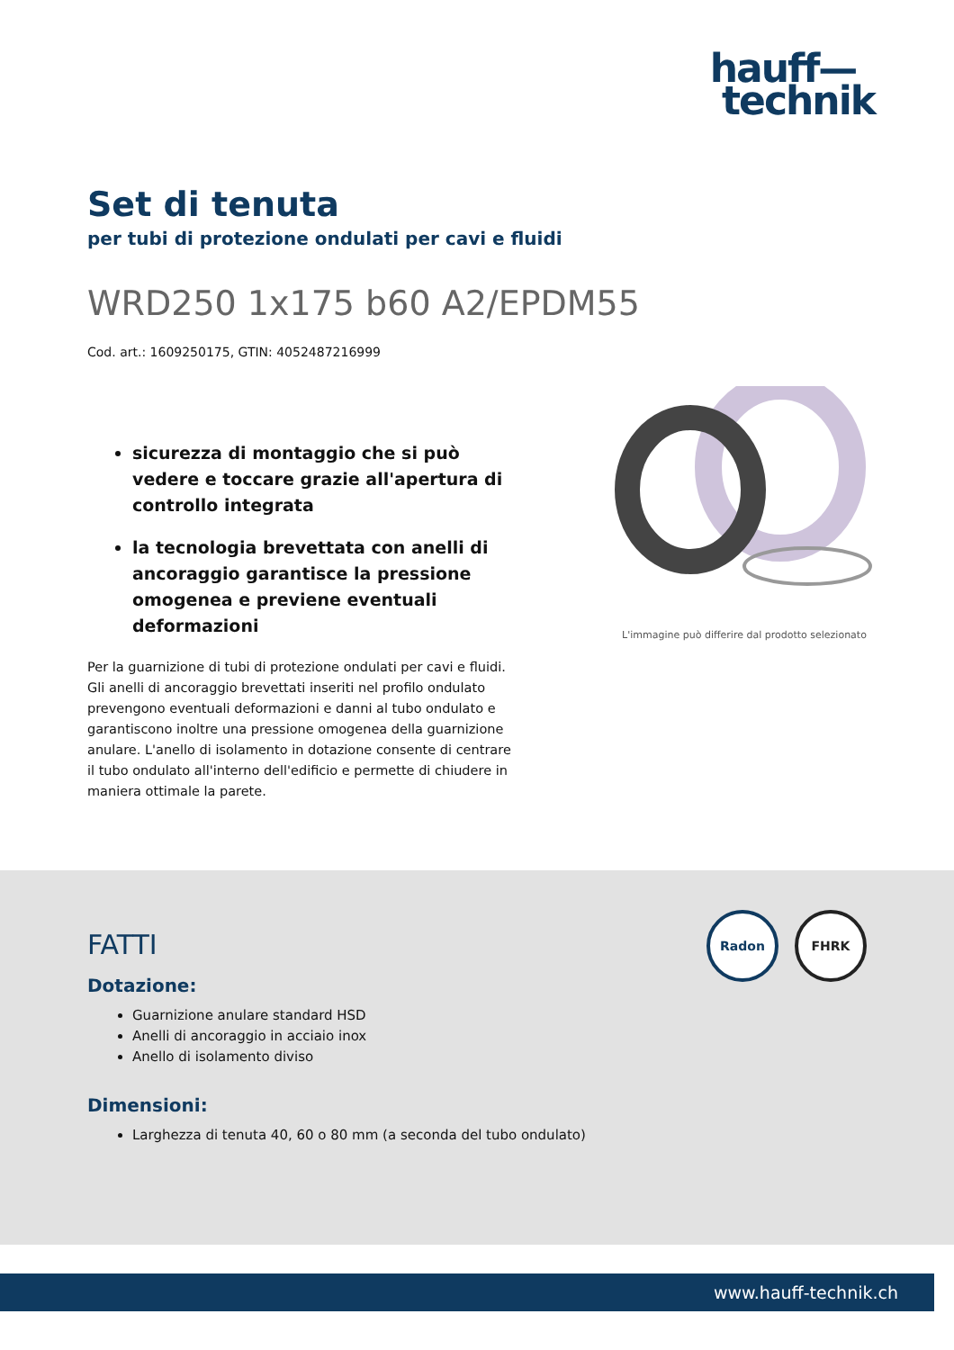hauff—
technik
Set di tenuta
per tubi di protezione ondulati per cavi e fluidi
WRD250 1x175 b60 A2/EPDM55
Cod. art.: 1609250175, GTIN: 4052487216999
sicurezza di montaggio che si può vedere e toccare grazie all'apertura di controllo integrata
la tecnologia brevettata con anelli di ancoraggio garantisce la pressione omogenea e previene eventuali deformazioni
Per la guarnizione di tubi di protezione ondulati per cavi e fluidi. Gli anelli di ancoraggio brevettati inseriti nel profilo ondulato prevengono eventuali deformazioni e danni al tubo ondulato e garantiscono inoltre una pressione omogenea della guarnizione anulare. L'anello di isolamento in dotazione consente di centrare il tubo ondulato all'interno dell'edificio e permette di chiudere in maniera ottimale la parete.
L'immagine può differire dal prodotto selezionato
Radon FHRK
FATTI
Dotazione:
Guarnizione anulare standard HSD
Anelli di ancoraggio in acciaio inox
Anello di isolamento diviso
Dimensioni:
Larghezza di tenuta 40, 60 o 80 mm (a seconda del tubo ondulato)
www.hauff-technik.ch